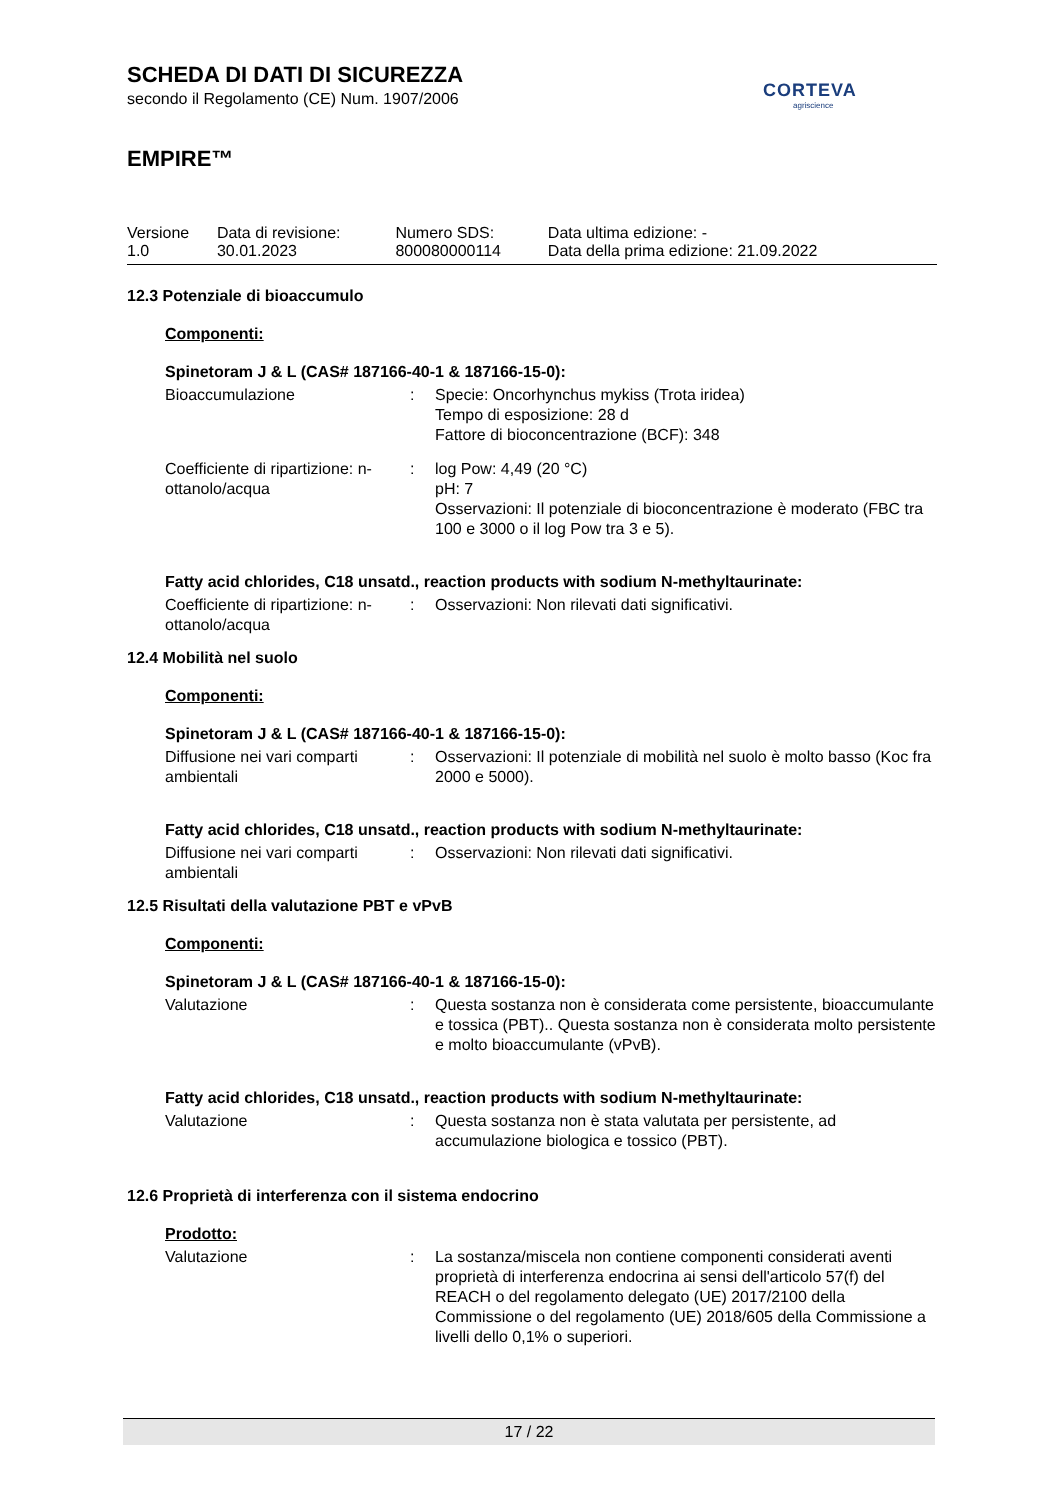SCHEDA DI DATI DI SICUREZZA
secondo il Regolamento (CE) Num. 1907/2006
CORTEVA
agriscience
EMPIRE™
| Versione 1.0 | Data di revisione: 30.01.2023 | Numero SDS: 800080000114 | Data ultima edizione: - Data della prima edizione: 21.09.2022 |
12.3 Potenziale di bioaccumulo
Componenti:
Spinetoram J & L (CAS# 187166-40-1 & 187166-15-0):
| Bioaccumulazione | : | Specie: Oncorhynchus mykiss (Trota iridea) Tempo di esposizione: 28 d Fattore di bioconcentrazione (BCF): 348 |
| Coefficiente di ripartizione: n-ottanolo/acqua | : | log Pow: 4,49 (20 °C) pH: 7 Osservazioni: Il potenziale di bioconcentrazione è moderato (FBC tra 100 e 3000 o il log Pow tra 3 e 5). |
Fatty acid chlorides, C18 unsatd., reaction products with sodium N-methyltaurinate:
| Coefficiente di ripartizione: n-ottanolo/acqua | : | Osservazioni: Non rilevati dati significativi. |
12.4 Mobilità nel suolo
Componenti:
Spinetoram J & L (CAS# 187166-40-1 & 187166-15-0):
| Diffusione nei vari comparti ambientali | : | Osservazioni: Il potenziale di mobilità nel suolo è molto basso (Koc fra 2000 e 5000). |
Fatty acid chlorides, C18 unsatd., reaction products with sodium N-methyltaurinate:
| Diffusione nei vari comparti ambientali | : | Osservazioni: Non rilevati dati significativi. |
12.5 Risultati della valutazione PBT e vPvB
Componenti:
Spinetoram J & L (CAS# 187166-40-1 & 187166-15-0):
| Valutazione | : | Questa sostanza non è considerata come persistente, bioaccumulante e tossica (PBT).. Questa sostanza non è considerata molto persistente e molto bioaccumulante (vPvB). |
Fatty acid chlorides, C18 unsatd., reaction products with sodium N-methyltaurinate:
| Valutazione | : | Questa sostanza non è stata valutata per persistente, ad accumulazione biologica e tossico (PBT). |
12.6 Proprietà di interferenza con il sistema endocrino
Prodotto:
| Valutazione | : | La sostanza/miscela non contiene componenti considerati aventi proprietà di interferenza endocrina ai sensi dell'articolo 57(f) del REACH o del regolamento delegato (UE) 2017/2100 della Commissione o del regolamento (UE) 2018/605 della Commissione a livelli dello 0,1% o superiori. |
17 / 22